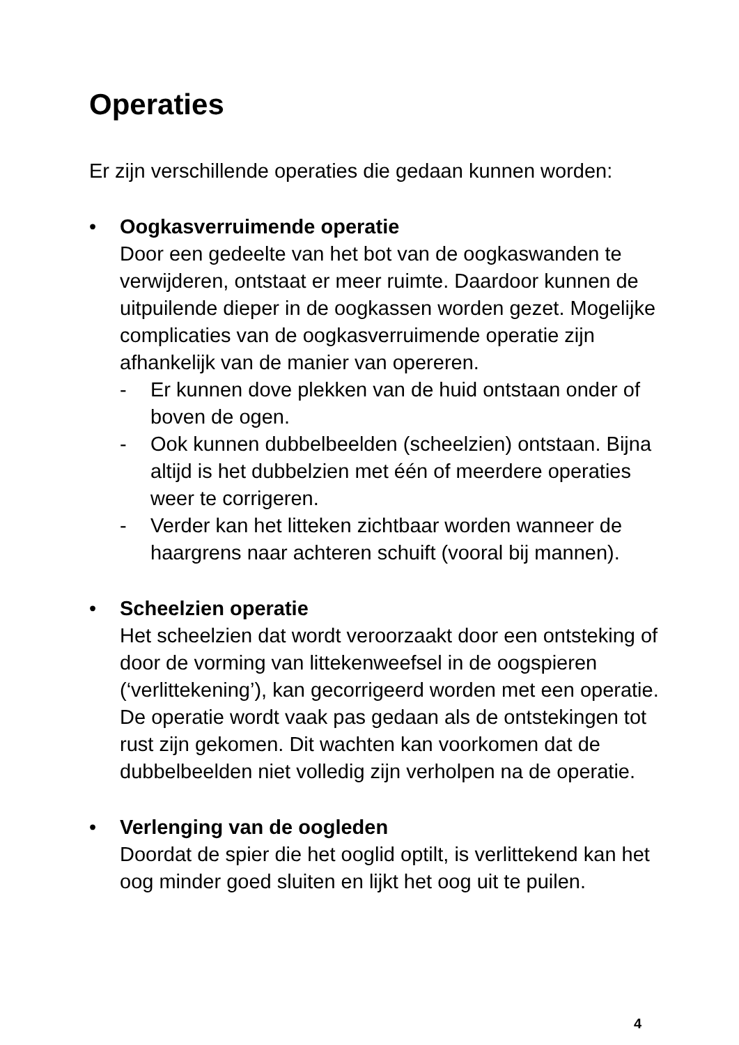Operaties
Er zijn verschillende operaties die gedaan kunnen worden:
• Oogkasverruimende operatie
Door een gedeelte van het bot van de oogkaswanden te verwijderen, ontstaat er meer ruimte. Daardoor kunnen de uitpuilende dieper in de oogkassen worden gezet. Mogelijke complicaties van de oogkasverruimende operatie zijn afhankelijk van de manier van opereren.
- Er kunnen dove plekken van de huid ontstaan onder of boven de ogen.
- Ook kunnen dubbelbeelden (scheelzien) ontstaan. Bijna altijd is het dubbelzien met één of meerdere operaties weer te corrigeren.
- Verder kan het litteken zichtbaar worden wanneer de haargrens naar achteren schuift (vooral bij mannen).
• Scheelzien operatie
Het scheelzien dat wordt veroorzaakt door een ontsteking of door de vorming van littekenweefsel in de oogspieren (‘verlittekening’), kan gecorrigeerd worden met een operatie. De operatie wordt vaak pas gedaan als de ontstekingen tot rust zijn gekomen. Dit wachten kan voorkomen dat de dubbelbeelden niet volledig zijn verholpen na de operatie.
• Verlenging van de oogleden
Doordat de spier die het ooglid optilt, is verlittekend kan het oog minder goed sluiten en lijkt het oog uit te puilen.
4